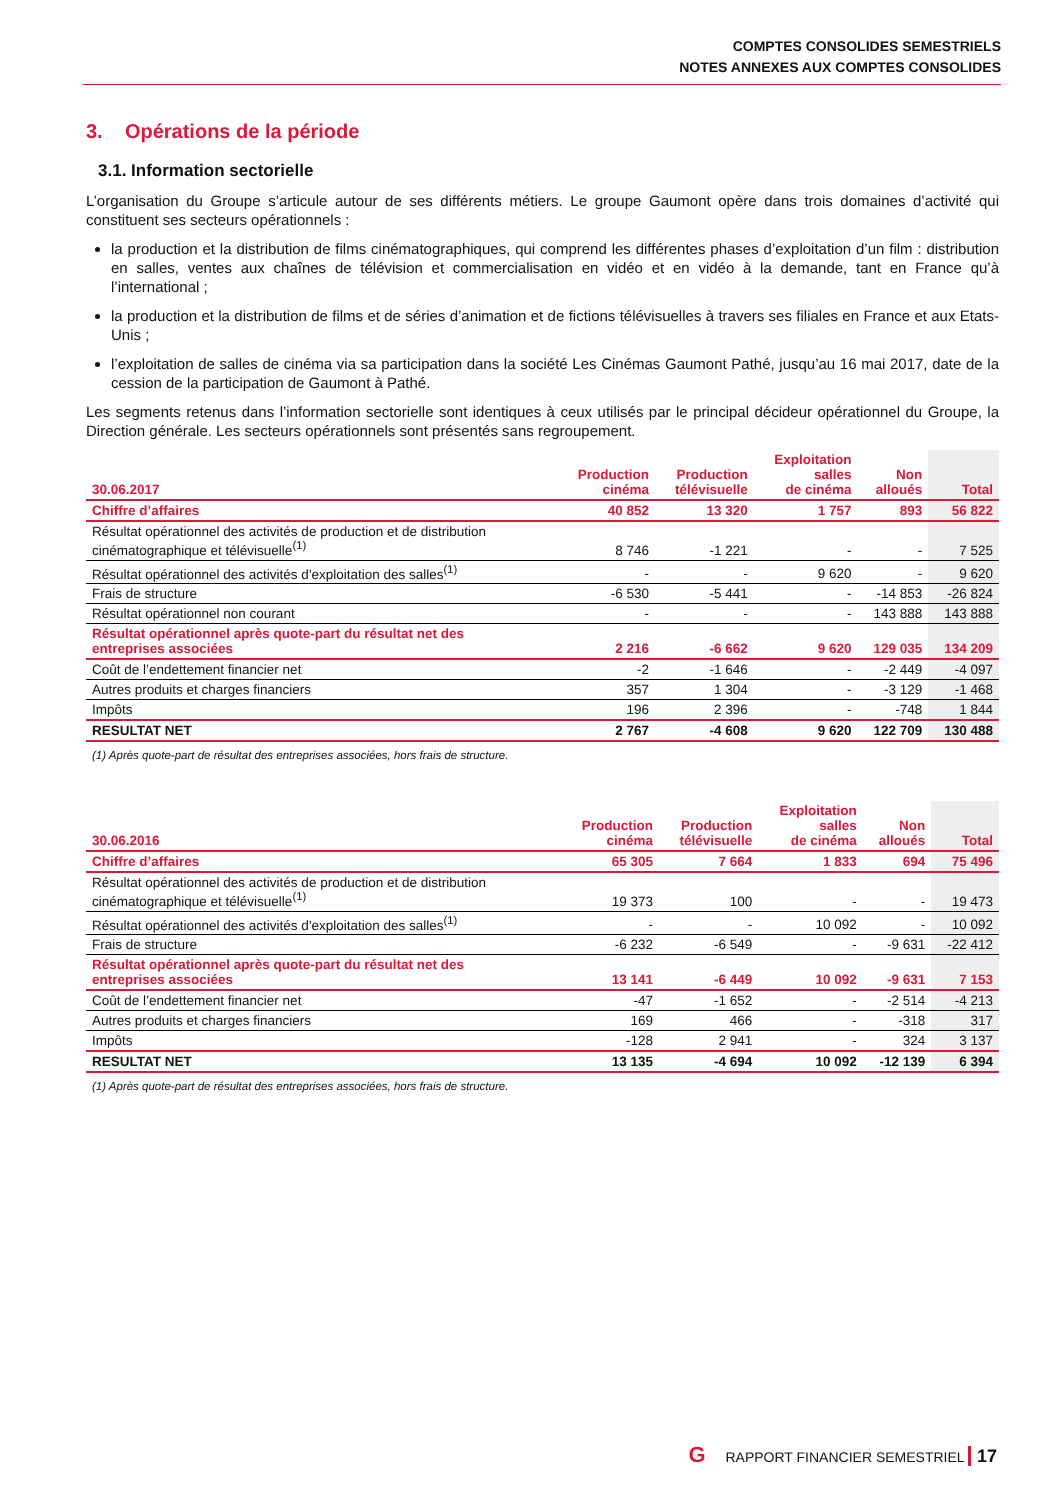COMPTES CONSOLIDES SEMESTRIELS
NOTES ANNEXES AUX COMPTES CONSOLIDES
3. Opérations de la période
3.1. Information sectorielle
L’organisation du Groupe s’articule autour de ses différents métiers. Le groupe Gaumont opère dans trois domaines d’activité qui constituent ses secteurs opérationnels :
la production et la distribution de films cinématographiques, qui comprend les différentes phases d’exploitation d’un film : distribution en salles, ventes aux chaînes de télévision et commercialisation en vidéo et en vidéo à la demande, tant en France qu’à l’international ;
la production et la distribution de films et de séries d’animation et de fictions télévisuelles à travers ses filiales en France et aux Etats-Unis ;
l’exploitation de salles de cinéma via sa participation dans la société Les Cinémas Gaumont Pathé, jusqu’au 16 mai 2017, date de la cession de la participation de Gaumont à Pathé.
Les segments retenus dans l’information sectorielle sont identiques à ceux utilisés par le principal décideur opérationnel du Groupe, la Direction générale. Les secteurs opérationnels sont présentés sans regroupement.
| 30.06.2017 | Production cinéma | Production télévisuelle | Exploitation salles de cinéma | Non alloués | Total |
| --- | --- | --- | --- | --- | --- |
| Chiffre d’affaires | 40 852 | 13 320 | 1 757 | 893 | 56 822 |
| Résultat opérationnel des activités de production et de distribution cinématographique et télévisuelle<sup>(1)</sup> | 8 746 | -1 221 | - | - | 7 525 |
| Résultat opérationnel des activités d'exploitation des salles<sup>(1)</sup> | - | - | 9 620 | - | 9 620 |
| Frais de structure | -6 530 | -5 441 | - | -14 853 | -26 824 |
| Résultat opérationnel non courant | - | - | - | 143 888 | 143 888 |
| Résultat opérationnel après quote-part du résultat net des entreprises associées | 2 216 | -6 662 | 9 620 | 129 035 | 134 209 |
| Coût de l’endettement financier net | -2 | -1 646 | - | -2 449 | -4 097 |
| Autres produits et charges financiers | 357 | 1 304 | - | -3 129 | -1 468 |
| Impôts | 196 | 2 396 | - | -748 | 1 844 |
| RESULTAT NET | 2 767 | -4 608 | 9 620 | 122 709 | 130 488 |
(1) Après quote-part de résultat des entreprises associées, hors frais de structure.
| 30.06.2016 | Production cinéma | Production télévisuelle | Exploitation salles de cinéma | Non alloués | Total |
| --- | --- | --- | --- | --- | --- |
| Chiffre d’affaires | 65 305 | 7 664 | 1 833 | 694 | 75 496 |
| Résultat opérationnel des activités de production et de distribution cinématographique et télévisuelle<sup>(1)</sup> | 19 373 | 100 | - | - | 19 473 |
| Résultat opérationnel des activités d'exploitation des salles<sup>(1)</sup> | - | - | 10 092 | - | 10 092 |
| Frais de structure | -6 232 | -6 549 | - | -9 631 | -22 412 |
| Résultat opérationnel après quote-part du résultat net des entreprises associées | 13 141 | -6 449 | 10 092 | -9 631 | 7 153 |
| Coût de l’endettement financier net | -47 | -1 652 | - | -2 514 | -4 213 |
| Autres produits et charges financiers | 169 | 466 | - | -318 | 317 |
| Impôts | -128 | 2 941 | - | 324 | 3 137 |
| RESULTAT NET | 13 135 | -4 694 | 10 092 | -12 139 | 6 394 |
(1) Après quote-part de résultat des entreprises associées, hors frais de structure.
G RAPPORT FINANCIER SEMESTRIEL 17